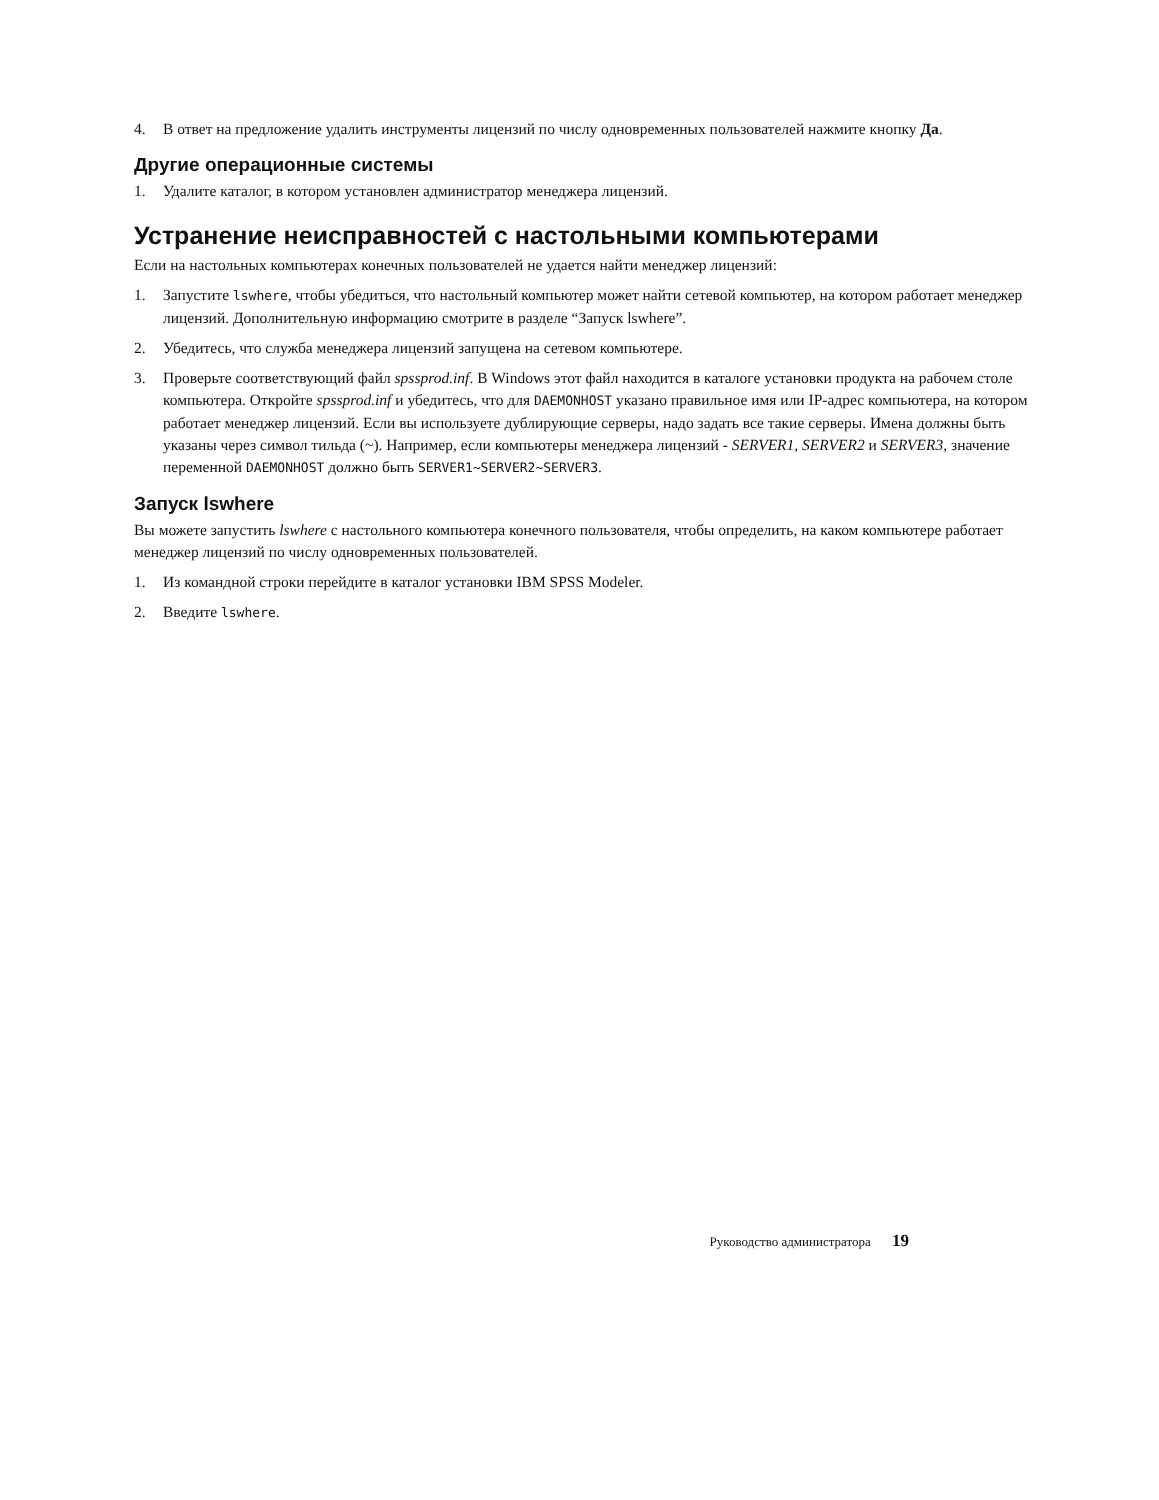4. В ответ на предложение удалить инструменты лицензий по числу одновременных пользователей нажмите кнопку Да.
Другие операционные системы
1. Удалите каталог, в котором установлен администратор менеджера лицензий.
Устранение неисправностей с настольными компьютерами
Если на настольных компьютерах конечных пользователей не удается найти менеджер лицензий:
1. Запустите lswhere, чтобы убедиться, что настольный компьютер может найти сетевой компьютер, на котором работает менеджер лицензий. Дополнительную информацию смотрите в разделе “Запуск lswhere”.
2. Убедитесь, что служба менеджера лицензий запущена на сетевом компьютере.
3. Проверьте соответствующий файл spssprod.inf. В Windows этот файл находится в каталоге установки продукта на рабочем столе компьютера. Откройте spssprod.inf и убедитесь, что для DAEMONHOST указано правильное имя или IP-адрес компьютера, на котором работает менеджер лицензий. Если вы используете дублирующие серверы, надо задать все такие серверы. Имена должны быть указаны через символ тильда (~). Например, если компьютеры менеджера лицензий - SERVER1, SERVER2 и SERVER3, значение переменной DAEMONHOST должно быть SERVER1~SERVER2~SERVER3.
Запуск lswhere
Вы можете запустить lswhere с настольного компьютера конечного пользователя, чтобы определить, на каком компьютере работает менеджер лицензий по числу одновременных пользователей.
1. Из командной строки перейдите в каталог установки IBM SPSS Modeler.
2. Введите lswhere.
Руководство администратора 19